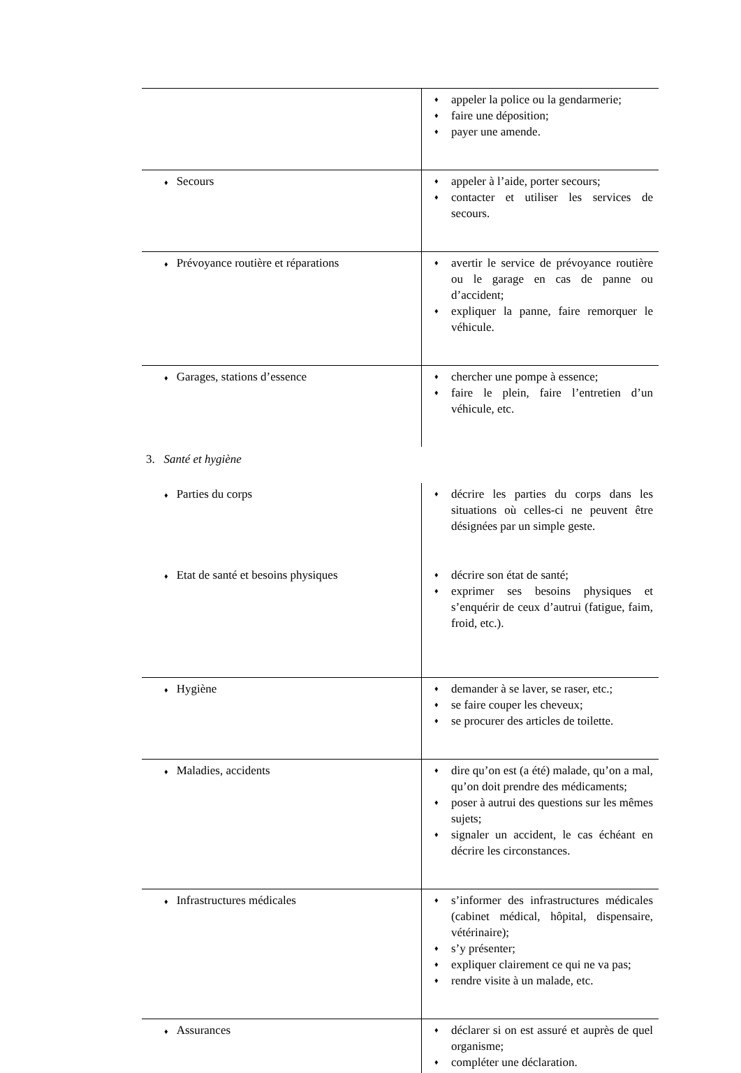| | ♦ appeler la police ou la gendarmerie; ♦ faire une déposition; ♦ payer une amende. |
| ♦ Secours | ♦ appeler à l’aide, porter secours; ♦ contacter et utiliser les services de secours. |
| ♦ Prévoyance routière et réparations | ♦ avertir le service de prévoyance routière ou le garage en cas de panne ou d’accident; ♦ expliquer la panne, faire remorquer le véhicule. |
| ♦ Garages, stations d’essence | ♦ chercher une pompe à essence; ♦ faire le plein, faire l’entretien d’un véhicule, etc. |
3. Santé et hygiène
| ♦ Parties du corps | ♦ décrire les parties du corps dans les situations où celles-ci ne peuvent être désignées par un simple geste. |
| ♦ Etat de santé et besoins physiques | ♦ décrire son état de santé; ♦ exprimer ses besoins physiques et s’enquérir de ceux d’autrui (fatigue, faim, froid, etc.). |
| ♦ Hygiène | ♦ demander à se laver, se raser, etc.; ♦ se faire couper les cheveux; ♦ se procurer des articles de toilette. |
| ♦ Maladies, accidents | ♦ dire qu’on est (a été) malade, qu’on a mal, qu’on doit prendre des médicaments; ♦ poser à autrui des questions sur les mêmes sujets; ♦ signaler un accident, le cas échéant en décrire les circonstances. |
| ♦ Infrastructures médicales | ♦ s’informer des infrastructures médicales (cabinet médical, hôpital, dispensaire, vétérinaire); ♦ s’y présenter; ♦ expliquer clairement ce qui ne va pas; ♦ rendre visite à un malade, etc. |
| ♦ Assurances | ♦ déclarer si on est assuré et auprès de quel organisme; ♦ compléter une déclaration. |